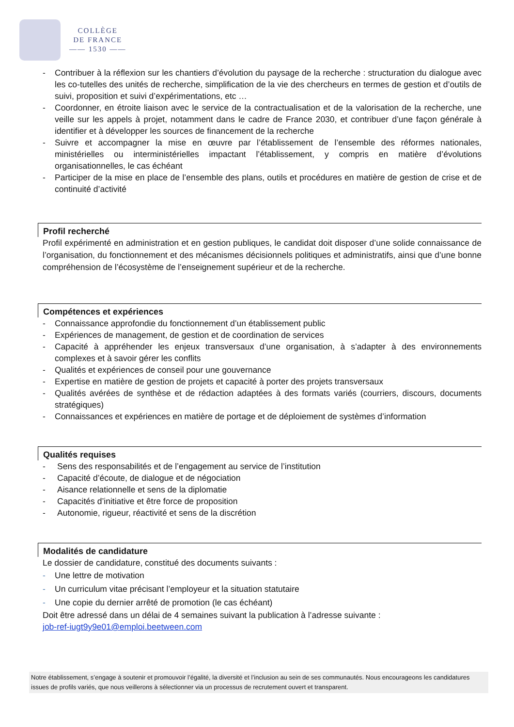COLLÈGE
DE FRANCE
—— 1530 ——
- Contribuer à la réflexion sur les chantiers d’évolution du paysage de la recherche : structuration du dialogue avec les co-tutelles des unités de recherche, simplification de la vie des chercheurs en termes de gestion et d’outils de suivi, proposition et suivi d’expérimentations, etc …
- Coordonner, en étroite liaison avec le service de la contractualisation et de la valorisation de la recherche, une veille sur les appels à projet, notamment dans le cadre de France 2030, et contribuer d’une façon générale à identifier et à développer les sources de financement de la recherche
- Suivre et accompagner la mise en œuvre par l’établissement de l’ensemble des réformes nationales, ministérielles ou interministérielles impactant l’établissement, y compris en matière d’évolutions organisationnelles, le cas échéant
- Participer de la mise en place de l’ensemble des plans, outils et procédures en matière de gestion de crise et de continuité d’activité
Profil recherché
Profil expérimenté en administration et en gestion publiques, le candidat doit disposer d’une solide connaissance de l’organisation, du fonctionnement et des mécanismes décisionnels politiques et administratifs, ainsi que d’une bonne compréhension de l’écosystème de l’enseignement supérieur et de la recherche.
Compétences et expériences
- Connaissance approfondie du fonctionnement d’un établissement public
- Expériences de management, de gestion et de coordination de services
- Capacité à appréhender les enjeux transversaux d’une organisation, à s’adapter à des environnements complexes et à savoir gérer les conflits
- Qualités et expériences de conseil pour une gouvernance
- Expertise en matière de gestion de projets et capacité à porter des projets transversaux
- Qualités avérées de synthèse et de rédaction adaptées à des formats variés (courriers, discours, documents stratégiques)
- Connaissances et expériences en matière de portage et de déploiement de systèmes d’information
Qualités requises
- Sens des responsabilités et de l’engagement au service de l’institution
- Capacité d’écoute, de dialogue et de négociation
- Aisance relationnelle et sens de la diplomatie
- Capacités d’initiative et être force de proposition
- Autonomie, rigueur, réactivité et sens de la discrétion
Modalités de candidature
Le dossier de candidature, constitué des documents suivants :
- Une lettre de motivation
- Un curriculum vitae précisant l’employeur et la situation statutaire
- Une copie du dernier arrêté de promotion (le cas échéant)
Doit être adressé dans un délai de 4 semaines suivant la publication à l’adresse suivante :
job-ref-iugt9y9e01@emploi.beetween.com
Notre établissement, s’engage à soutenir et promouvoir l’égalité, la diversité et l’inclusion au sein de ses communautés. Nous encourageons les candidatures issues de profils variés, que nous veillerons à sélectionner via un processus de recrutement ouvert et transparent.